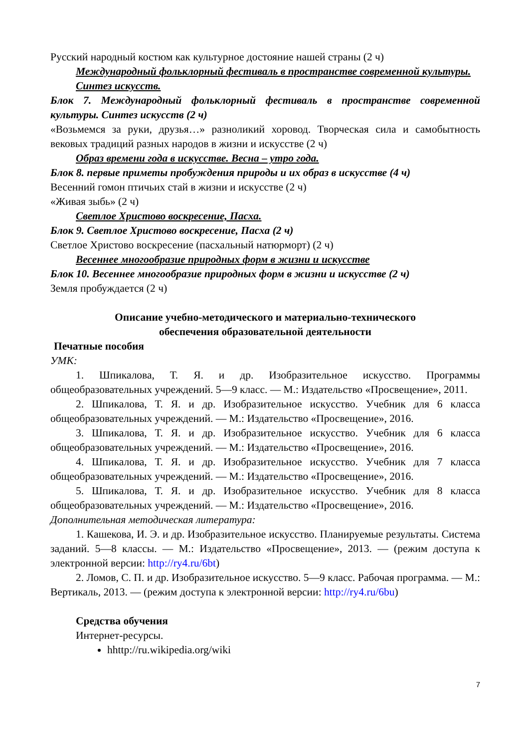Русский народный костюм как культурное достояние нашей страны (2 ч)
Международный фольклорный фестиваль в пространстве современной культуры. Синтез искусств.
Блок 7. Международный фольклорный фестиваль в пространстве современной культуры. Синтез искусств (2 ч)
«Возьмемся за руки, друзья…» разноликий хоровод. Творческая сила и самобытность вековых традиций разных народов в жизни и искусстве (2 ч)
Образ времени года в искусстве. Весна – утро года.
Блок 8. первые приметы пробуждения природы и их образ в искусстве (4 ч)
Весенний гомон птичьих стай в жизни и искусстве (2 ч)
«Живая зыбь» (2 ч)
Светлое Христово воскресение, Пасха.
Блок 9. Светлое Христово воскресение, Пасха (2 ч)
Светлое Христово воскресение (пасхальный натюрморт) (2 ч)
Весеннее многообразие природных форм в жизни и искусстве
Блок 10. Весеннее многообразие природных форм в жизни и искусстве (2 ч)
Земля пробуждается (2 ч)
Описание учебно-методического и материально-технического
обеспечения образовательной деятельности
Печатные пособия
УМК:
1. Шпикалова, Т. Я. и др. Изобразительное искусство. Программы общеобразовательных учреждений. 5—9 класс. — М.: Издательство «Просвещение», 2011.
2. Шпикалова, Т. Я. и др. Изобразительное искусство. Учебник для 6 класса общеобразовательных учреждений. — М.: Издательство «Просвещение», 2016.
3. Шпикалова, Т. Я. и др. Изобразительное искусство. Учебник для 6 класса общеобразовательных учреждений. — М.: Издательство «Просвещение», 2016.
4. Шпикалова, Т. Я. и др. Изобразительное искусство. Учебник для 7 класса общеобразовательных учреждений. — М.: Издательство «Просвещение», 2016.
5. Шпикалова, Т. Я. и др. Изобразительное искусство. Учебник для 8 класса общеобразовательных учреждений. — М.: Издательство «Просвещение», 2016.
Дополнительная методическая литература:
1. Кашекова, И. Э. и др. Изобразительное искусство. Планируемые результаты. Система заданий. 5—8 классы. — М.: Издательство «Просвещение», 2013. — (режим доступа к электронной версии: http://ry4.ru/6bt)
2. Ломов, С. П. и др. Изобразительное искусство. 5—9 класс. Рабочая программа. — М.: Вертикаль, 2013. — (режим доступа к электронной версии: http://ry4.ru/6bu)
Средства обучения
Интернет-ресурсы.
hhttp://ru.wikipedia.org/wiki
7